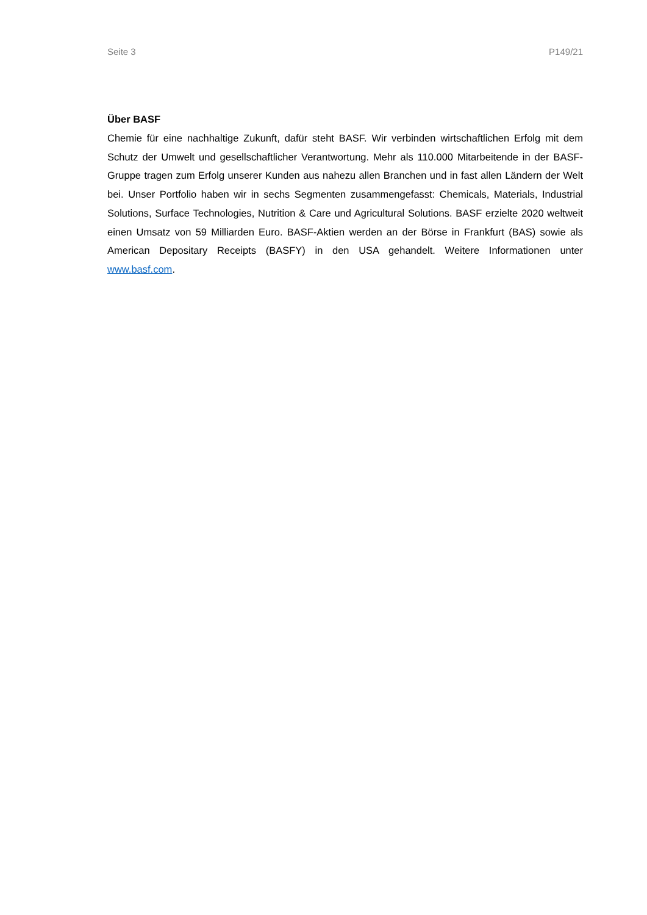Seite 3 P149/21
Über BASF
Chemie für eine nachhaltige Zukunft, dafür steht BASF. Wir verbinden wirtschaftlichen Erfolg mit dem Schutz der Umwelt und gesellschaftlicher Verantwortung. Mehr als 110.000 Mitarbeitende in der BASF-Gruppe tragen zum Erfolg unserer Kunden aus nahezu allen Branchen und in fast allen Ländern der Welt bei. Unser Portfolio haben wir in sechs Segmenten zusammengefasst: Chemicals, Materials, Industrial Solutions, Surface Technologies, Nutrition & Care und Agricultural Solutions. BASF erzielte 2020 weltweit einen Umsatz von 59 Milliarden Euro. BASF-Aktien werden an der Börse in Frankfurt (BAS) sowie als American Depositary Receipts (BASFY) in den USA gehandelt. Weitere Informationen unter www.basf.com.